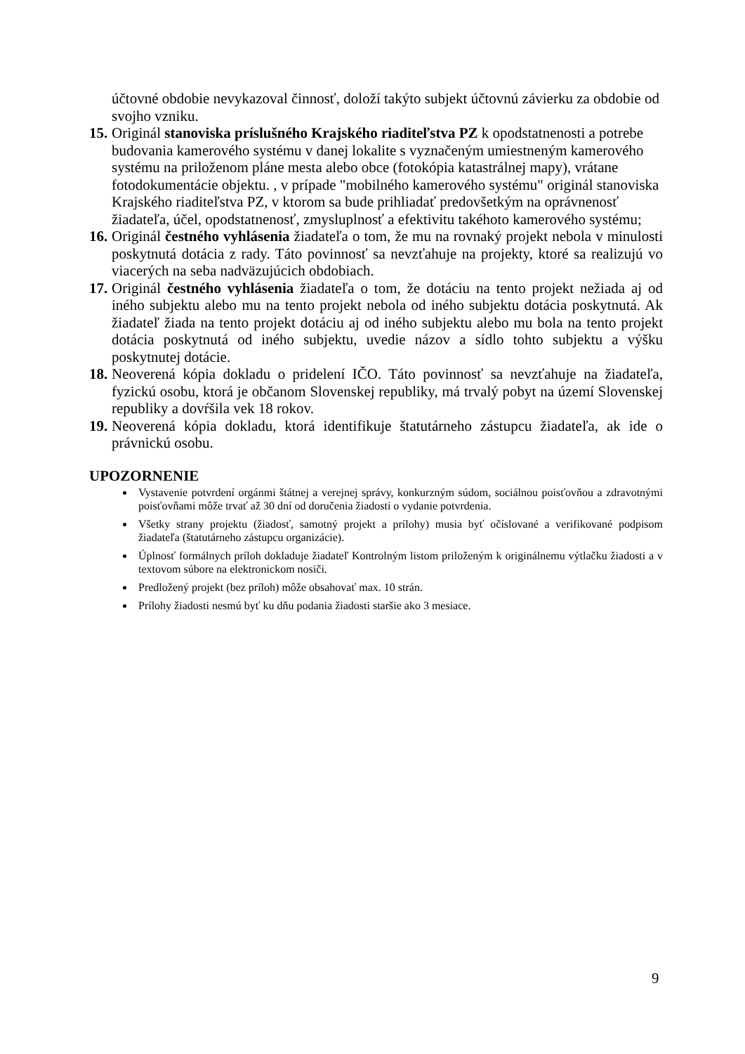účtovné obdobie nevykazoval činnosť, doloží takýto subjekt účtovnú závierku za obdobie od svojho vzniku.
15.
Originál stanoviska príslušného Krajského riaditeľstva PZ k opodstatnenosti a potrebe budovania kamerového systému v danej lokalite s vyznačeným umiestneným kamerového systému na priloženom pláne mesta alebo obce (fotokópia katastrálnej mapy), vrátane fotodokumentácie objektu. , v prípade "mobilného kamerového systému" originál stanoviska Krajského riaditeľstva PZ, v ktorom sa bude prihliadať predovšetkým na oprávnenosť žiadateľa, účel, opodstatnenosť, zmysluplnosť a efektivitu takéhoto kamerového systému;
16.
Originál čestného vyhlásenia žiadateľa o tom, že mu na rovnaký projekt nebola v minulosti poskytnutá dotácia z rady. Táto povinnosť sa nevzťahuje na projekty, ktoré sa realizujú vo viacerých na seba nadväzujúcich obdobiach.
17.
Originál čestného vyhlásenia žiadateľa o tom, že dotáciu na tento projekt nežiada aj od iného subjektu alebo mu na tento projekt nebola od iného subjektu dotácia poskytnutá. Ak žiadateľ žiada na tento projekt dotáciu aj od iného subjektu alebo mu bola na tento projekt dotácia poskytnutá od iného subjektu, uvedie názov a sídlo tohto subjektu a výšku poskytnutej dotácie.
18.
Neoverená kópia dokladu o pridelení IČO. Táto povinnosť sa nevzťahuje na žiadateľa, fyzickú osobu, ktorá je občanom Slovenskej republiky, má trvalý pobyt na území Slovenskej republiky a dovŕšila vek 18 rokov.
19.
Neoverená kópia dokladu, ktorá identifikuje štatutárneho zástupcu žiadateľa, ak ide o právnickú osobu.
UPOZORNENIE
Vystavenie potvrdení orgánmi štátnej a verejnej správy, konkurzným súdom, sociálnou poisťovňou a zdravotnými poisťovňami môže trvať až 30 dní od doručenia žiadosti o vydanie potvrdenia.
Všetky strany projektu (žiadosť, samotný projekt a prílohy) musia byť očíslované a verifikované podpisom žiadateľa (štatutárneho zástupcu organizácie).
Úplnosť formálnych príloh dokladuje žiadateľ Kontrolným listom priloženým k originálnemu výtlačku žiadosti a v textovom súbore na elektronickom nosiči.
Predložený projekt (bez príloh) môže obsahovať max. 10 strán.
Prílohy žiadosti nesmú byť ku dňu podania žiadosti staršie ako 3 mesiace.
9